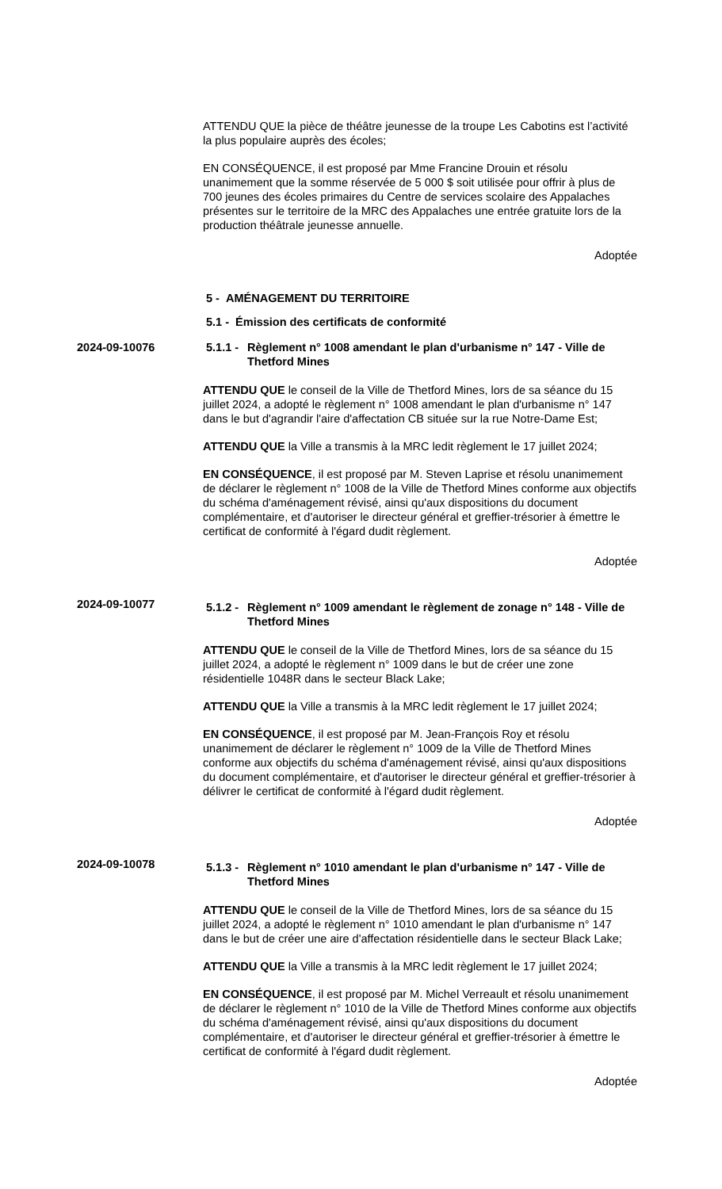ATTENDU QUE la pièce de théâtre jeunesse de la troupe Les Cabotins est l’activité la plus populaire auprès des écoles;
EN CONSÉQUENCE, il est proposé par Mme Francine Drouin et résolu unanimement que la somme réservée de 5 000 $ soit utilisée pour offrir à plus de 700 jeunes des écoles primaires du Centre de services scolaire des Appalaches présentes sur le territoire de la MRC des Appalaches une entrée gratuite lors de la production théâtrale jeunesse annuelle.
Adoptée
5 - AMÉNAGEMENT DU TERRITOIRE
5.1 - Émission des certificats de conformité
2024-09-10076 5.1.1 - Règlement n° 1008 amendant le plan d'urbanisme n° 147 - Ville de Thetford Mines
ATTENDU QUE le conseil de la Ville de Thetford Mines, lors de sa séance du 15 juillet 2024, a adopté le règlement n° 1008 amendant le plan d'urbanisme n° 147 dans le but d'agrandir l'aire d'affectation CB située sur la rue Notre-Dame Est;
ATTENDU QUE la Ville a transmis à la MRC ledit règlement le 17 juillet 2024;
EN CONSÉQUENCE, il est proposé par M. Steven Laprise et résolu unanimement de déclarer le règlement n° 1008 de la Ville de Thetford Mines conforme aux objectifs du schéma d'aménagement révisé, ainsi qu'aux dispositions du document complémentaire, et d'autoriser le directeur général et greffier-trésorier à émettre le certificat de conformité à l'égard dudit règlement.
Adoptée
2024-09-10077
5.1.2 - Règlement n° 1009 amendant le règlement de zonage n° 148 - Ville de Thetford Mines
ATTENDU QUE le conseil de la Ville de Thetford Mines, lors de sa séance du 15 juillet 2024, a adopté le règlement n° 1009 dans le but de créer une zone résidentielle 1048R dans le secteur Black Lake;
ATTENDU QUE la Ville a transmis à la MRC ledit règlement le 17 juillet 2024;
EN CONSÉQUENCE, il est proposé par M. Jean-François Roy et résolu unanimement de déclarer le règlement n° 1009 de la Ville de Thetford Mines conforme aux objectifs du schéma d'aménagement révisé, ainsi qu'aux dispositions du document complémentaire, et d'autoriser le directeur général et greffier-trésorier à délivrer le certificat de conformité à l'égard dudit règlement.
Adoptée
2024-09-10078
5.1.3 - Règlement n° 1010 amendant le plan d'urbanisme n° 147 - Ville de Thetford Mines
ATTENDU QUE le conseil de la Ville de Thetford Mines, lors de sa séance du 15 juillet 2024, a adopté le règlement n° 1010 amendant le plan d'urbanisme n° 147 dans le but de créer une aire d'affectation résidentielle dans le secteur Black Lake;
ATTENDU QUE la Ville a transmis à la MRC ledit règlement le 17 juillet 2024;
EN CONSÉQUENCE, il est proposé par M. Michel Verreault et résolu unanimement de déclarer le règlement n° 1010 de la Ville de Thetford Mines conforme aux objectifs du schéma d'aménagement révisé, ainsi qu'aux dispositions du document complémentaire, et d'autoriser le directeur général et greffier-trésorier à émettre le certificat de conformité à l'égard dudit règlement.
Adoptée